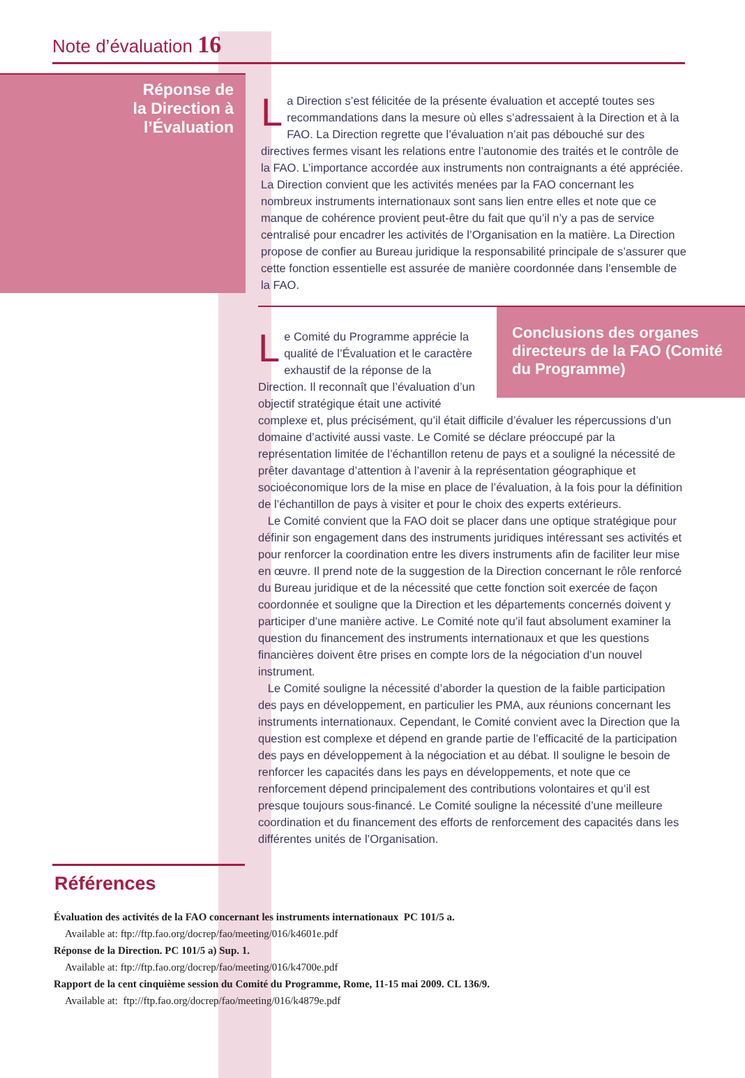Note d’évaluation 16
Réponse de
la Direction à
l’Évaluation
La Direction s’est félicitée de la présente évaluation et accepté toutes ses recommandations dans la mesure où elles s’adressaient à la Direction et à la FAO. La Direction regrette que l’évaluation n’ait pas débouché sur des directives fermes visant les relations entre l’autonomie des traités et le contrôle de la FAO. L’importance accordée aux instruments non contraignants a été appréciée. La Direction convient que les activités menées par la FAO concernant les nombreux instruments internationaux sont sans lien entre elles et note que ce manque de cohérence provient peut-être du fait que qu’il n’y a pas de service centralisé pour encadrer les activités de l’Organisation en la matière. La Direction propose de confier au Bureau juridique la responsabilité principale de s’assurer que cette fonction essentielle est assurée de manière coordonnée dans l’ensemble de la FAO.
Conclusions des organes directeurs de la FAO (Comité du Programme)
Le Comité du Programme apprécie la qualité de l’Évaluation et le caractère exhaustif de la réponse de la Direction. Il reconnaît que l’évaluation d’un objectif stratégique était une activité complexe et, plus précisément, qu’il était difficile d’évaluer les répercussions d’un domaine d’activité aussi vaste. Le Comité se déclare préoccupé par la représentation limitée de l’échantillon retenu de pays et a souligné la nécessité de prêter davantage d’attention à l’avenir à la représentation géographique et socioéconomique lors de la mise en place de l’évaluation, à la fois pour la définition de l’échantillon de pays à visiter et pour le choix des experts extérieurs.
Le Comité convient que la FAO doit se placer dans une optique stratégique pour définir son engagement dans des instruments juridiques intéressant ses activités et pour renforcer la coordination entre les divers instruments afin de faciliter leur mise en œuvre. Il prend note de la suggestion de la Direction concernant le rôle renforcé du Bureau juridique et de la nécessité que cette fonction soit exercée de façon coordonnée et souligne que la Direction et les départements concernés doivent y participer d’une manière active. Le Comité note qu’il faut absolument examiner la question du financement des instruments internationaux et que les questions financières doivent être prises en compte lors de la négociation d’un nouvel instrument.
Le Comité souligne la nécessité d’aborder la question de la faible participation des pays en développement, en particulier les PMA, aux réunions concernant les instruments internationaux. Cependant, le Comité convient avec la Direction que la question est complexe et dépend en grande partie de l’efficacité de la participation des pays en développement à la négociation et au débat. Il souligne le besoin de renforcer les capacités dans les pays en développements, et note que ce renforcement dépend principalement des contributions volontaires et qu’il est presque toujours sous-financé. Le Comité souligne la nécessité d’une meilleure coordination et du financement des efforts de renforcement des capacités dans les différentes unités de l’Organisation.
Références
Évaluation des activités de la FAO concernant les instruments internationaux PC 101/5 a.
Available at: ftp://ftp.fao.org/docrep/fao/meeting/016/k4601e.pdf
Réponse de la Direction. PC 101/5 a) Sup. 1.
Available at: ftp://ftp.fao.org/docrep/fao/meeting/016/k4700e.pdf
Rapport de la cent cinquième session du Comité du Programme, Rome, 11-15 mai 2009. CL 136/9.
Available at: ftp://ftp.fao.org/docrep/fao/meeting/016/k4879e.pdf